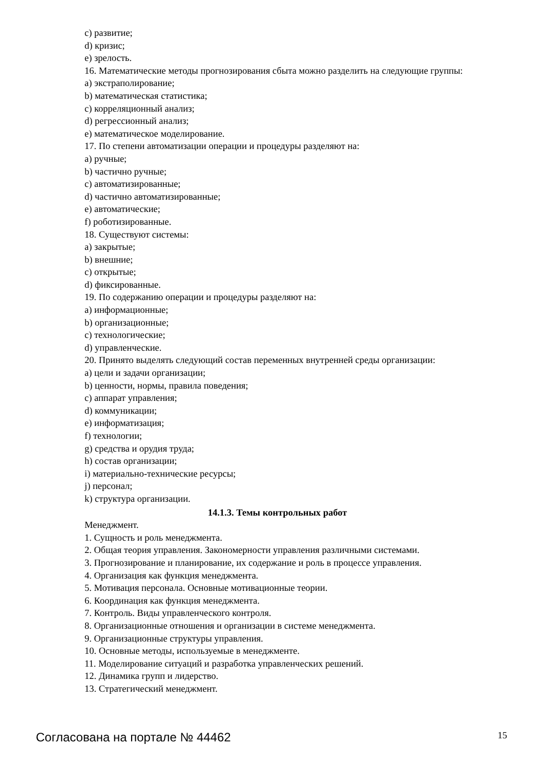c) развитие;
d) кризис;
e) зрелость.
16. Математические методы прогнозирования сбыта можно разделить на следующие группы:
a) экстраполирование;
b) математическая статистика;
c) корреляционный анализ;
d) регрессионный анализ;
e) математическое моделирование.
17. По степени автоматизации операции и процедуры разделяют на:
a) ручные;
b) частично ручные;
c) автоматизированные;
d) частично автоматизированные;
e) автоматические;
f) роботизированные.
18. Существуют системы:
a) закрытые;
b) внешние;
c) открытые;
d) фиксированные.
19. По содержанию операции и процедуры разделяют на:
a) информационные;
b) организационные;
c) технологические;
d) управленческие.
20. Принято выделять следующий состав переменных внутренней среды организации:
a) цели и задачи организации;
b) ценности, нормы, правила поведения;
c) аппарат управления;
d) коммуникации;
e) информатизация;
f) технологии;
g) средства и орудия труда;
h) состав организации;
i) материально-технические ресурсы;
j) персонал;
k) структура организации.
14.1.3. Темы контрольных работ
Менеджмент.
1. Сущность и роль менеджмента.
2. Общая теория управления. Закономерности управления различными системами.
3. Прогнозирование и планирование, их содержание и роль в процессе управления.
4. Организация как функция менеджмента.
5. Мотивация персонала. Основные мотивационные теории.
6. Координация как функция менеджмента.
7. Контроль. Виды управленческого контроля.
8. Организационные отношения и организации в системе менеджмента.
9. Организационные структуры управления.
10. Основные методы, используемые в менеджменте.
11. Моделирование ситуаций и разработка управленческих решений.
12. Динамика групп и лидерство.
13. Стратегический менеджмент.
Согласована на портале № 44462 15